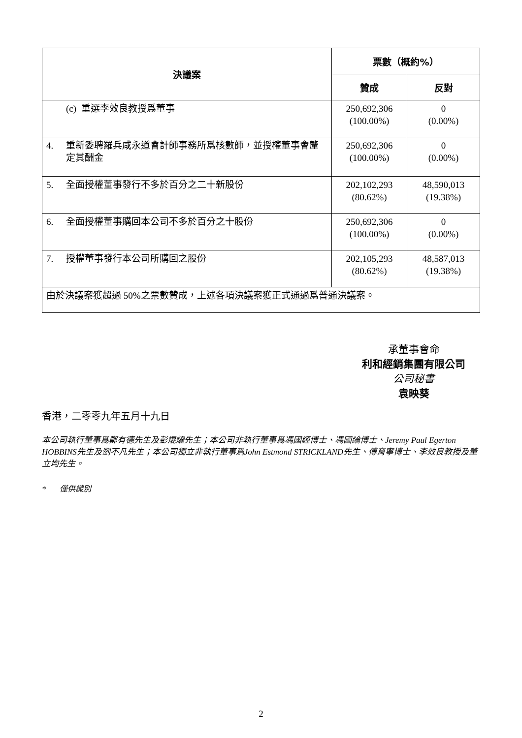| 決議案 | 票數（概約%） | |
| --- | --- | --- |
| | 贊成 | 反對 |
| (c) 重選李效良教授爲董事 | 250,692,306 (100.00%) | 0 (0.00%) |
| 4. 重新委聘羅兵咸永道會計師事務所爲核數師，並授權董事會釐定其酬金 | 250,692,306 (100.00%) | 0 (0.00%) |
| 5. 全面授權董事發行不多於百分之二十新股份 | 202,102,293 (80.62%) | 48,590,013 (19.38%) |
| 6. 全面授權董事購回本公司不多於百分之十股份 | 250,692,306 (100.00%) | 0 (0.00%) |
| 7. 授權董事發行本公司所購回之股份 | 202,105,293 (80.62%) | 48,587,013 (19.38%) |
| 由於決議案獲超過 50%之票數贊成，上述各項決議案獲正式通過爲普通決議案。 | | |
承董事會命
利和經銷集團有限公司
公司秘書
袁映葵
香港，二零零九年五月十九日
本公司執行董事爲鄭有德先生及彭焜燿先生；本公司非執行董事爲馮國經博士、馮國綸博士、Jeremy Paul Egerton HOBBINS先生及劉不凡先生；本公司獨立非執行董事爲John Estmond STRICKLAND先生、傅育寧博士、李效良教授及董立均先生。
* 僅供識別
2